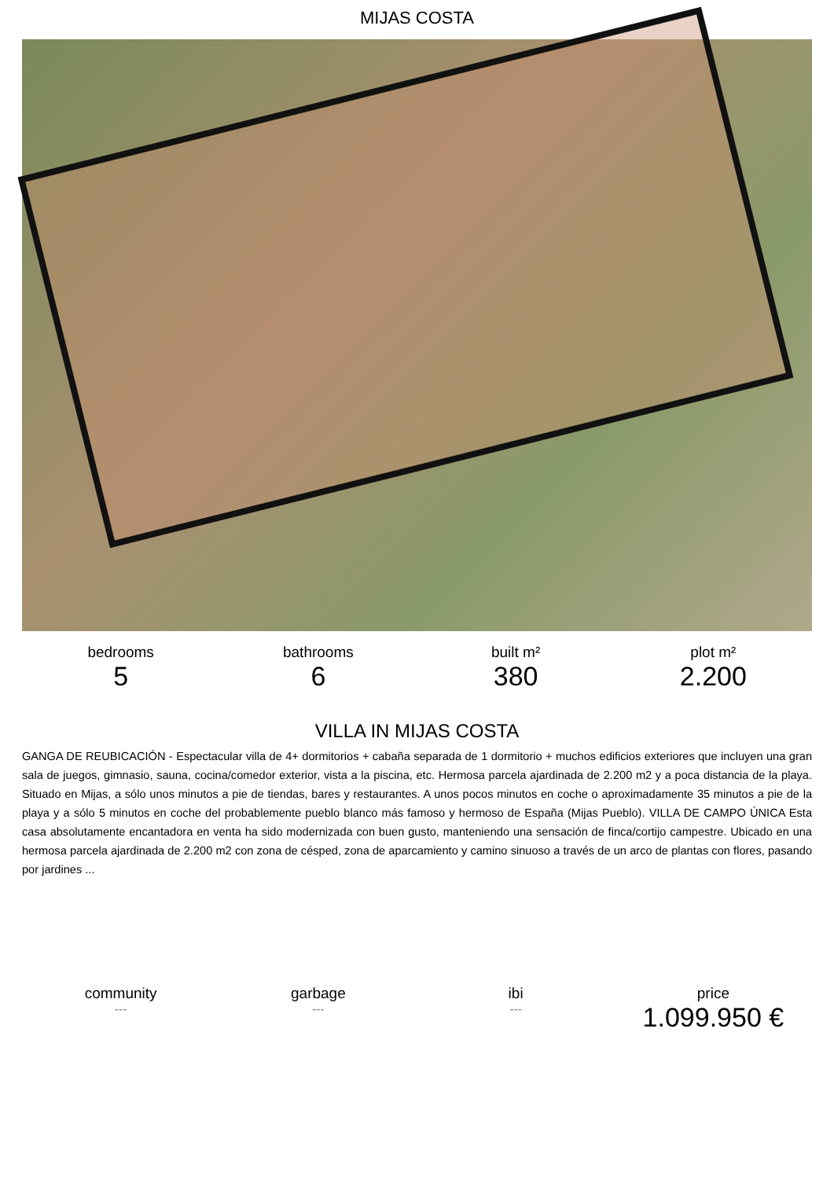MIJAS COSTA
bedrooms
5
bathrooms
6
built m²
380
plot m²
2.200
VILLA IN MIJAS COSTA
GANGA DE REUBICACIÓN - Espectacular villa de 4+ dormitorios + cabaña separada de 1 dormitorio + muchos edificios exteriores que incluyen una gran sala de juegos, gimnasio, sauna, cocina/comedor exterior, vista a la piscina, etc. Hermosa parcela ajardinada de 2.200 m2 y a poca distancia de la playa. Situado en Mijas, a sólo unos minutos a pie de tiendas, bares y restaurantes. A unos pocos minutos en coche o aproximadamente 35 minutos a pie de la playa y a sólo 5 minutos en coche del probablemente pueblo blanco más famoso y hermoso de España (Mijas Pueblo). VILLA DE CAMPO ÚNICA Esta casa absolutamente encantadora en venta ha sido modernizada con buen gusto, manteniendo una sensación de finca/cortijo campestre. Ubicado en una hermosa parcela ajardinada de 2.200 m2 con zona de césped, zona de aparcamiento y camino sinuoso a través de un arco de plantas con flores, pasando por jardines ...
community
---
garbage
---
ibi
---
price
1.099.950 €